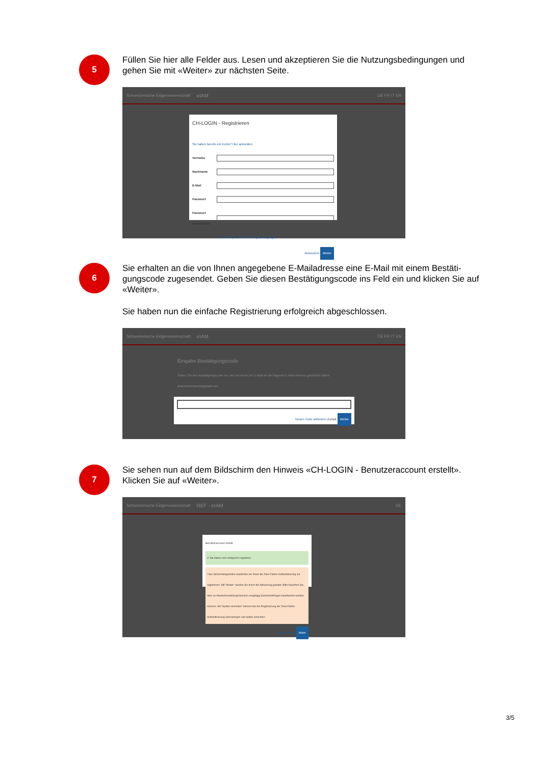5
Füllen Sie hier alle Felder aus. Lesen und akzeptieren Sie die Nutzungsbedingungen und gehen Sie mit «Weiter» zur nächsten Seite.
Schweizerische Eidgenossenschaft eIAM DE FR IT EN
CH-LOGIN - Registrieren
Sie haben bereits ein Konto? Hier anmelden.
Vorname
Nachname
E-Mail
Passwort
Passwort wiederholen
☐ Ich akzeptiere die Nutzungsbedingungen.
Abbrechen Weiter
6
Sie erhalten an die von Ihnen angegebene E-Mailadresse eine E-Mail mit einem Bestäti­gungscode zugesendet. Geben Sie diesen Bestätigungscode ins Feld ein und klicken Sie auf «Weiter».
Sie haben nun die einfache Registrierung erfolgreich abgeschlossen.
Schweizerische Eidgenossenschaft eIAM DE FR IT EN
Eingabe Bestätigungscode
Geben Sie den Bestätigungscode ein, den wir Ihnen per E-Mail an die folgende E-Mail-Adresse geschickt haben: andi.tscherniwetz@gmail.com
Neuen Code anfordern Zurück Weiter
7
Sie sehen nun auf dem Bildschirm den Hinweis «CH-LOGIN - Benutzeraccount erstellt». Klicken Sie auf «Weiter».
Schweizerische Eidgenossenschaft REF - eIAM DE
Benutzeraccount erstellt
✔ Sie haben sich erfolgreich registriert.
! Aus Sicherheitsgründen empfehlen wir Ihnen die Zwei-Faktor-Authentisierung zur registrieren. Mit "Weiter" werden Sie durch die Aktivierung geleitet. Bitte beachten Sie, dass zu Wiederherstellungszwecken vorgängig Sicherheitsfragen beantwortet werden müssen. Mit "Später einrichten" können Sie die Registrierung der Zwei-Faktor-Authentisierung überspringen und später einrichten.
Später einrichten Weiter
3/5